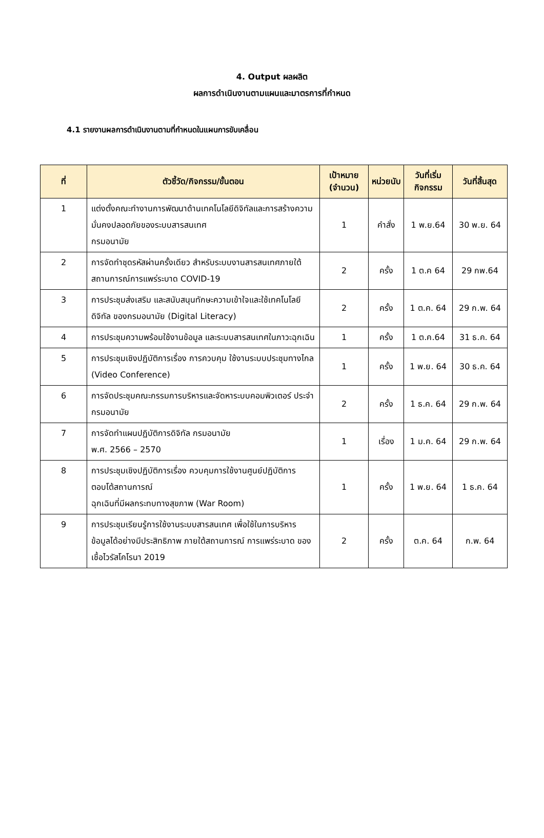4. Output ผลผลิต
ผลการดำเนินงานตามแผนและมาตรการที่กำหนด
4.1 รายงานผลการดำเนินงานตามที่กำหนดในแผนการขับเคลื่อน
| ที่ | ตัวชี้วัด/กิจกรรม/ขั้นตอน | เป้าหมาย (จำนวน) | หน่วยนับ | วันที่เริ่มกิจกรรม | วันที่สิ้นสุด |
| --- | --- | --- | --- | --- | --- |
| 1 | แต่งตั้งคณะทำงานการพัฒนาด้านเทคโนโลยีดิจิทัลและการสร้างความมั่นคงปลอดภัยของระบบสารสนเทศ กรมอนามัย | 1 | คำสั่ง | 1 พ.ย.64 | 30 พ.ย. 64 |
| 2 | การจัดทำชุดรหัสผ่านครั้งเดียว สำหรับระบบงานสารสนเทศภายใต้สถานการณ์การแพร่ระบาด COVID-19 | 2 | ครั้ง | 1 ต.ค 64 | 29 กพ.64 |
| 3 | การประชุมส่งเสริม และสนับสนุนทักษะความเข้าใจและใช้เทคโนโลยีดิจิทัล ของกรมอนามัย (Digital Literacy) | 2 | ครั้ง | 1 ต.ค. 64 | 29 ก.พ. 64 |
| 4 | การประชุมความพร้อมใช้งานข้อมูล และระบบสารสนเทศในภาวะฉุกเฉิน | 1 | ครั้ง | 1 ต.ค.64 | 31 ธ.ค. 64 |
| 5 | การประชุมเชิงปฏิบัติการเรื่อง การควบคุม ใช้งานระบบประชุมทางไกล (Video Conference) | 1 | ครั้ง | 1 พ.ย. 64 | 30 ธ.ค. 64 |
| 6 | การจัดประชุมคณะกรรมการบริหารและจัดหาระบบคอมพิวเตอร์ ประจำกรมอนามัย | 2 | ครั้ง | 1 ธ.ค. 64 | 29 ก.พ. 64 |
| 7 | การจัดทำแผนปฏิบัติการดิจิทัล กรมอนามัย พ.ศ. 2566 – 2570 | 1 | เรื่อง | 1 ม.ค. 64 | 29 ก.พ. 64 |
| 8 | การประชุมเชิงปฏิบัติการเรื่อง ควบคุมการใช้งานศูนย์ปฏิบัติการตอบโต้สถานการณ์ ฉุกเฉินที่มีผลกระทบทางสุขภาพ (War Room) | 1 | ครั้ง | 1 พ.ย. 64 | 1 ธ.ค. 64 |
| 9 | การประชุมเรียนรู้การใช้งานระบบสารสนเทศ เพื่อใช้ในการบริหารข้อมูลได้อย่างมีประสิทธิภาพ ภายใต้สถานการณ์ การแพร่ระบาด ของเชื้อไวรัสโคโรนา 2019 | 2 | ครั้ง | ต.ค. 64 | ก.พ. 64 |